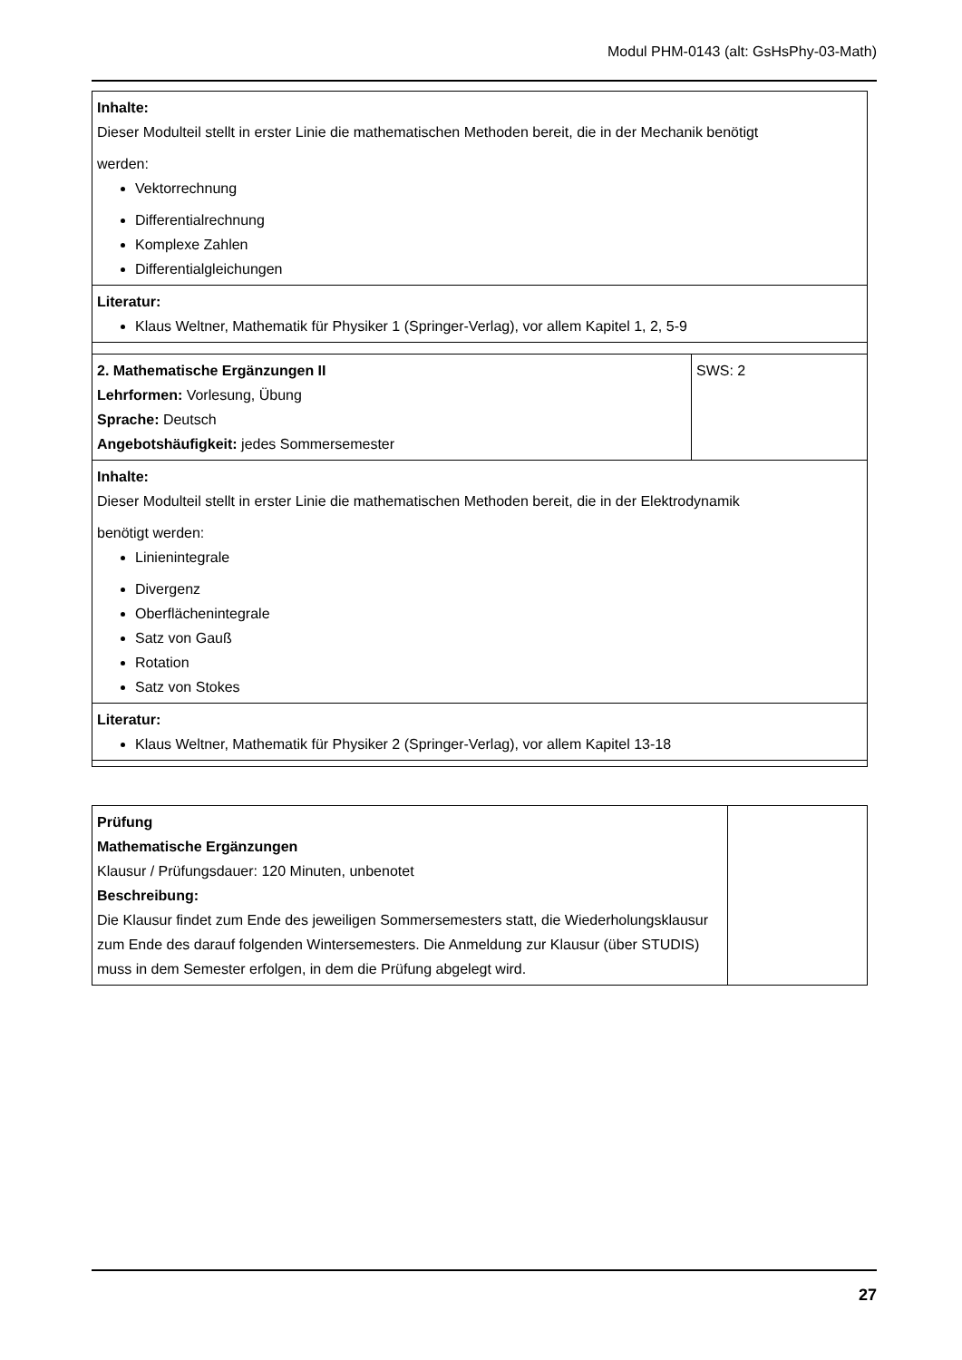Modul PHM-0143 (alt: GsHsPhy-03-Math)
| Inhalte: Dieser Modulteil stellt in erster Linie die mathematischen Methoden bereit, die in der Mechanik benötigt werden: Vektorrechnung Differentialrechnung Komplexe Zahlen Differentialgleichungen | |
| Literatur: Klaus Weltner, Mathematik für Physiker 1 (Springer-Verlag), vor allem Kapitel 1, 2, 5-9 | |
| 2. Mathematische Ergänzungen II Lehrformen: Vorlesung, Übung Sprache: Deutsch Angebotshäufigkeit: jedes Sommersemester | SWS: 2 |
| Inhalte: Dieser Modulteil stellt in erster Linie die mathematischen Methoden bereit, die in der Elektrodynamik benötigt werden: Linienintegrale Divergenz Oberflächenintegrale Satz von Gauß Rotation Satz von Stokes | |
| Literatur: Klaus Weltner, Mathematik für Physiker 2 (Springer-Verlag), vor allem Kapitel 13-18 | |
| Prüfung Mathematische Ergänzungen Klausur / Prüfungsdauer: 120 Minuten, unbenotet Beschreibung: Die Klausur findet zum Ende des jeweiligen Sommersemesters statt, die Wiederholungsklausur zum Ende des darauf folgenden Wintersemesters. Die Anmeldung zur Klausur (über STUDIS) muss in dem Semester erfolgen, in dem die Prüfung abgelegt wird. | |
27